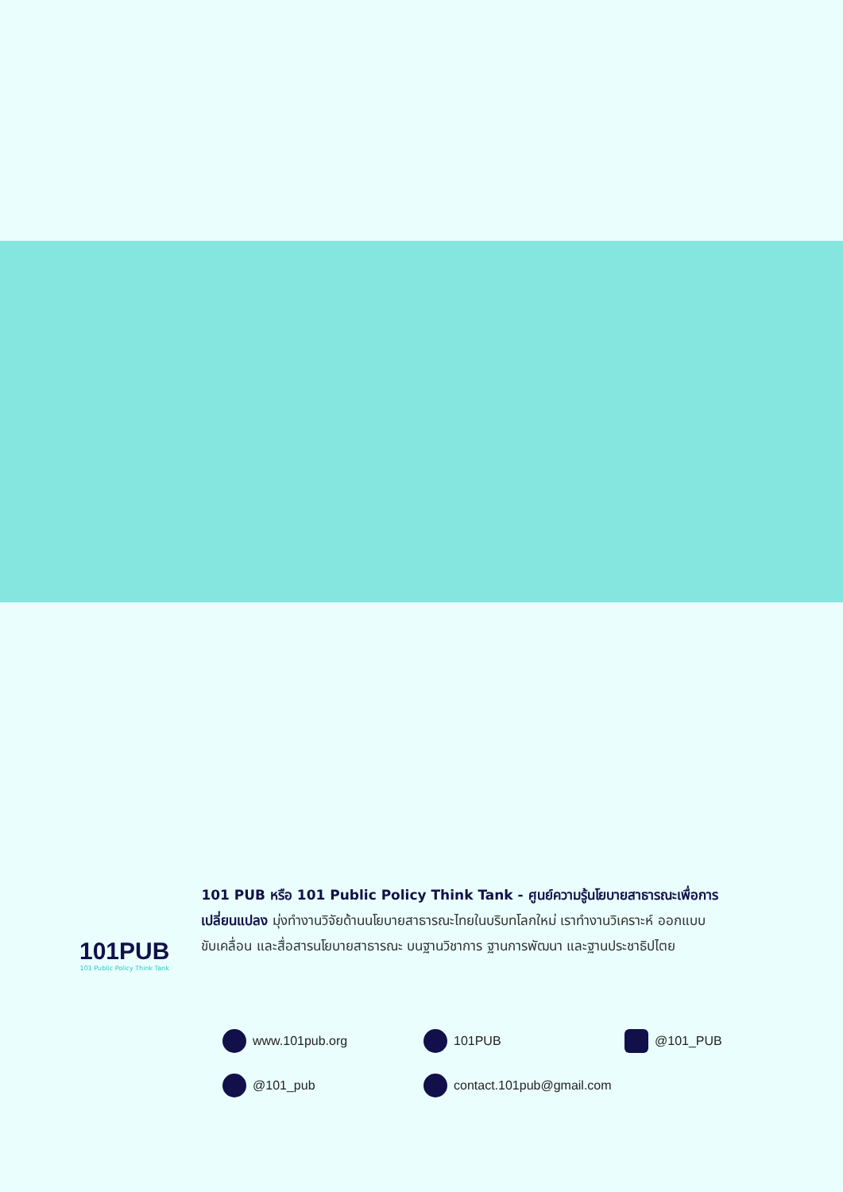101PUB
101 Public Policy Think Tank
101 PUB หรือ 101 Public Policy Think Tank - ศูนย์ความรู้นโยบายสาธารณะเพื่อการเปลี่ยนแปลง มุ่งทำงานวิจัยด้านนโยบายสาธารณะไทยในบริบทโลกใหม่ เราทำงานวิเคราะห์ ออกแบบ ขับเคลื่อน และสื่อสารนโยบายสาธารณะ บนฐานวิชาการ ฐานการพัฒนา และฐานประชาธิปไตย
www.101pub.org
101PUB
@101_PUB
@101_pub
contact.101pub@gmail.com